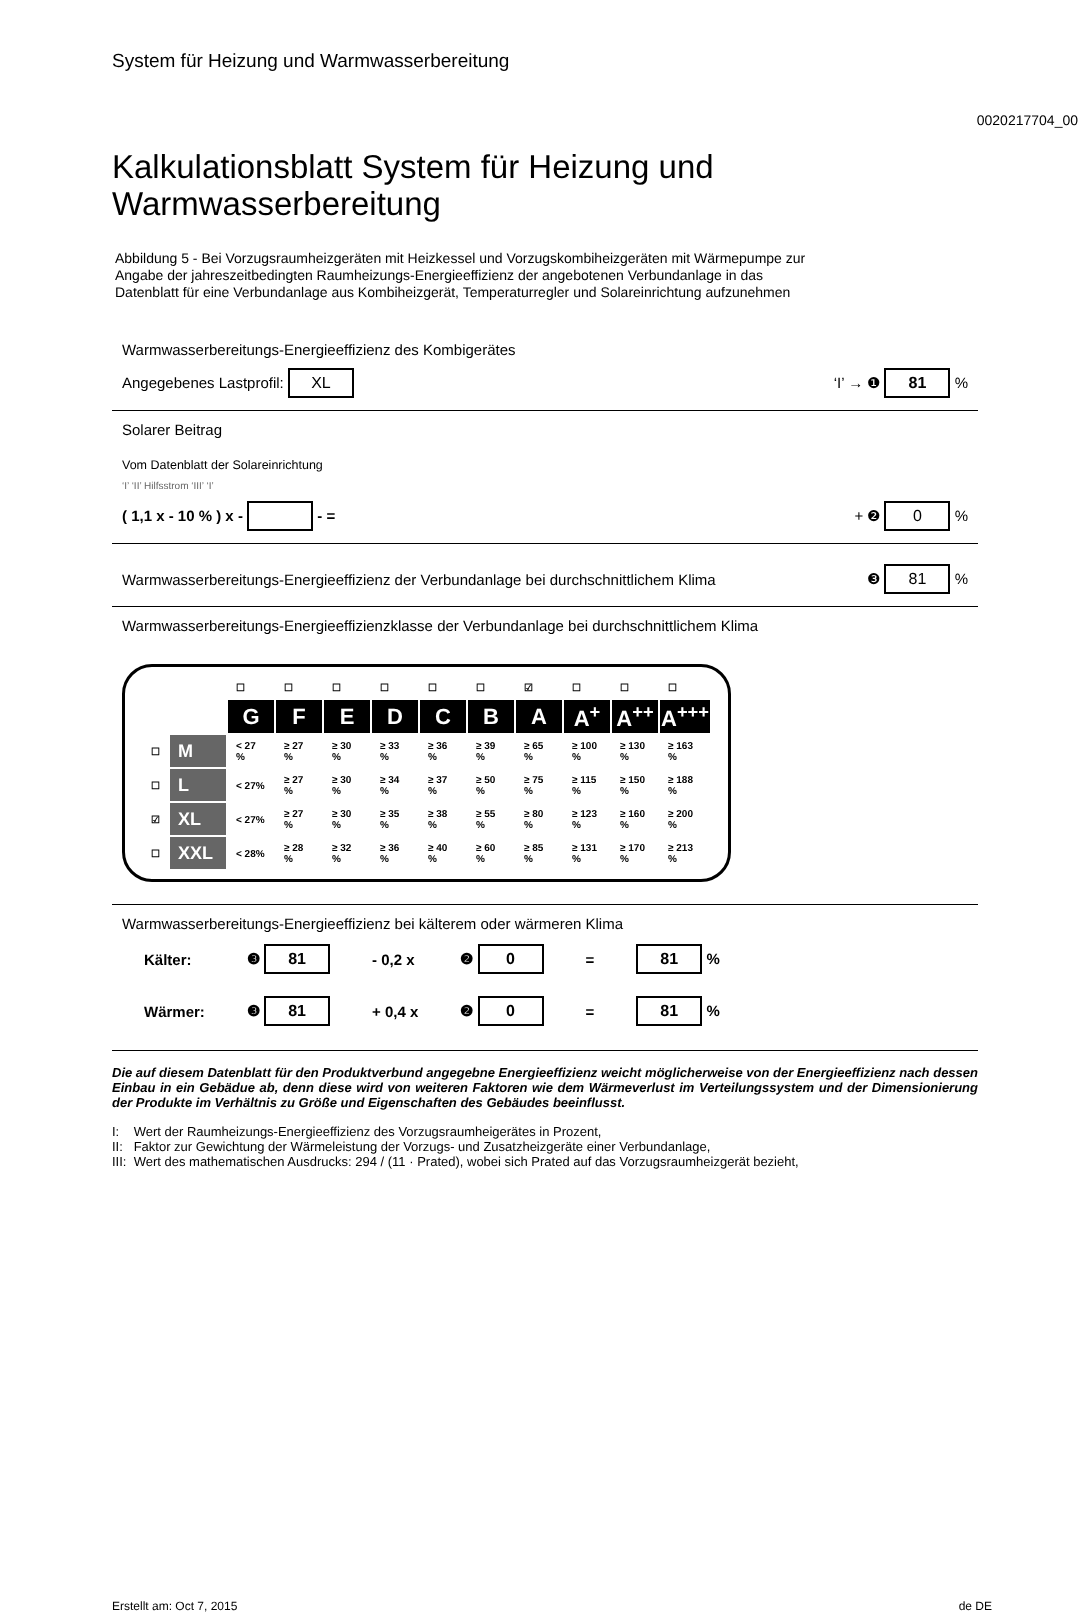System für Heizung und Warmwasserbereitung
0020217704_00
Kalkulationsblatt System für Heizung und Warmwasserbereitung
Abbildung 5 - Bei Vorzugsraumheizgeräten mit Heizkessel und Vorzugskombiheizgeräten mit Wärmepumpe zur Angabe der jahreszeitbedingten Raumheizungs-Energieeffizienz der angebotenen Verbundanlage in das Datenblatt für eine Verbundanlage aus Kombiheizgerät, Temperaturregler und Solareinrichtung aufzunehmen
Warmwasserbereitungs-Energieeffizienz des Kombigerätes
Angegebenes Lastprofil: XL ‘I’ → ❶ 81 %
Solarer Beitrag
Vom Datenblatt der Solareinrichtung
‘I’ ‘II’ Hilfsstrom ‘III’ ‘I’
( 1,1 x - 10 % ) x - - = + ❷ 0 %
Warmwasserbereitungs-Energieeffizienz der Verbundanlage bei durchschnittlichem Klima ❸ 81 %
Warmwasserbereitungs-Energieeffizienzklasse der Verbundanlage bei durchschnittlichem Klima
| | | ☐ | ☐ | ☐ | ☐ | ☐ | ☐ | ☑ | ☐ | ☐ | ☐ |
| | | G | F | E | D | C | B | A | A<sup>+</sup> | A<sup>++</sup> | A<sup>+++</sup> |
| ☐ | M | < 27 % | ≥ 27 % | ≥ 30 % | ≥ 33 % | ≥ 36 % | ≥ 39 % | ≥ 65 % | ≥ 100 % | ≥ 130 % | ≥ 163 % |
| ☐ | L | < 27% | ≥ 27 % | ≥ 30 % | ≥ 34 % | ≥ 37 % | ≥ 50 % | ≥ 75 % | ≥ 115 % | ≥ 150 % | ≥ 188 % |
| ☑ | XL | < 27% | ≥ 27 % | ≥ 30 % | ≥ 35 % | ≥ 38 % | ≥ 55 % | ≥ 80 % | ≥ 123 % | ≥ 160 % | ≥ 200 % |
| ☐ | XXL | < 28% | ≥ 28 % | ≥ 32 % | ≥ 36 % | ≥ 40 % | ≥ 60 % | ≥ 85 % | ≥ 131 % | ≥ 170 % | ≥ 213 % |
Warmwasserbereitungs-Energieeffizienz bei kälterem oder wärmeren Klima
| Kälter: | ❸ 81 | - 0,2 x | ❷ 0 | = | 81 % |
| Wärmer: | ❸ 81 | + 0,4 x | ❷ 0 | = | 81 % |
Die auf diesem Datenblatt für den Produktverbund angegebne Energieeffizienz weicht möglicherweise von der Energieeffizienz nach dessen Einbau in ein Gebädue ab, denn diese wird von weiteren Faktoren wie dem Wärmeverlust im Verteilungssystem und der Dimensionierung der Produkte im Verhältnis zu Größe und Eigenschaften des Gebäudes beeinflusst.
I: Wert der Raumheizungs-Energieeffizienz des Vorzugsraumheigerätes in Prozent,
II: Faktor zur Gewichtung der Wärmeleistung der Vorzugs- und Zusatzheizgeräte einer Verbundanlage,
III: Wert des mathematischen Ausdrucks: 294 / (11 · Prated), wobei sich Prated auf das Vorzugsraumheizgerät bezieht,
Erstellt am: Oct 7, 2015 de DE